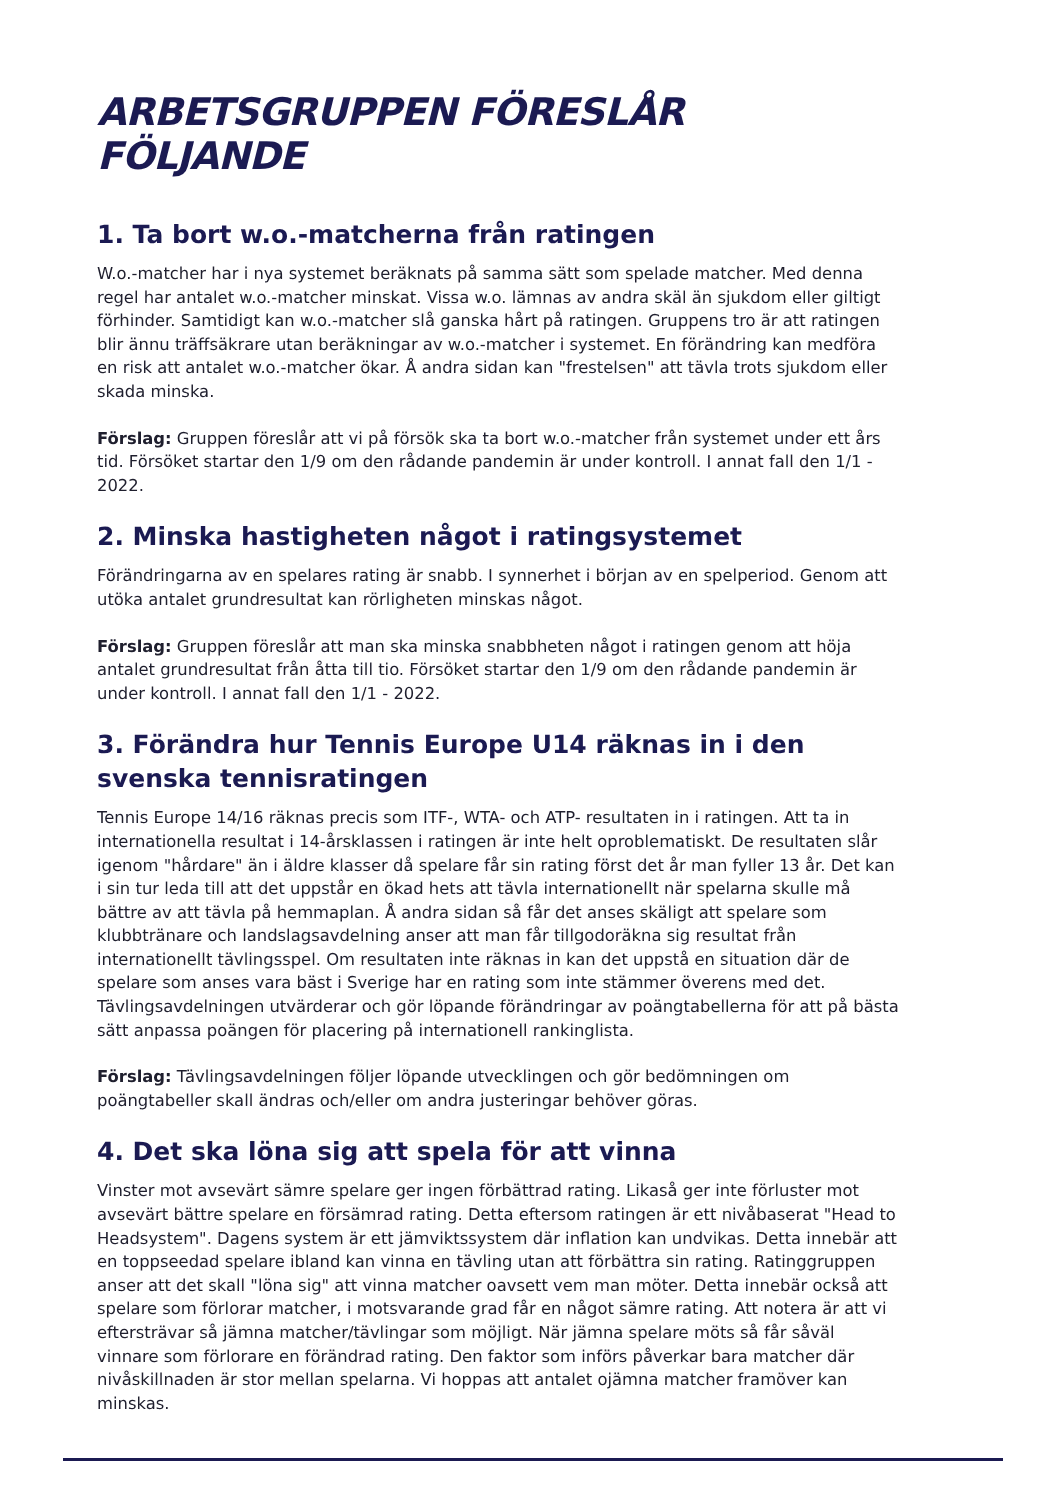ARBETSGRUPPEN FÖRESLÅR FÖLJANDE
1. Ta bort w.o.-matcherna från ratingen
W.o.-matcher har i nya systemet beräknats på samma sätt som spelade matcher. Med denna regel har antalet w.o.-matcher minskat. Vissa w.o. lämnas av andra skäl än sjukdom eller giltigt förhinder. Samtidigt kan w.o.-matcher slå ganska hårt på ratingen. Gruppens tro är att ratingen blir ännu träffsäkrare utan beräkningar av w.o.-matcher i systemet. En förändring kan medföra en risk att antalet w.o.-matcher ökar. Å andra sidan kan "frestelsen" att tävla trots sjukdom eller skada minska.
Förslag: Gruppen föreslår att vi på försök ska ta bort w.o.-matcher från systemet under ett års tid. Försöket startar den 1/9 om den rådande pandemin är under kontroll. I annat fall den 1/1 - 2022.
2. Minska hastigheten något i ratingsystemet
Förändringarna av en spelares rating är snabb. I synnerhet i början av en spelperiod. Genom att utöka antalet grundresultat kan rörligheten minskas något.
Förslag: Gruppen föreslår att man ska minska snabbheten något i ratingen genom att höja antalet grundresultat från åtta till tio. Försöket startar den 1/9 om den rådande pandemin är under kontroll. I annat fall den 1/1 - 2022.
3. Förändra hur Tennis Europe U14 räknas in i den svenska tennisratingen
Tennis Europe 14/16 räknas precis som ITF-, WTA- och ATP- resultaten in i ratingen. Att ta in internationella resultat i 14-årsklassen i ratingen är inte helt oproblematiskt. De resultaten slår igenom "hårdare" än i äldre klasser då spelare får sin rating först det år man fyller 13 år. Det kan i sin tur leda till att det uppstår en ökad hets att tävla internationellt när spelarna skulle må bättre av att tävla på hemmaplan. Å andra sidan så får det anses skäligt att spelare som klubbtränare och landslagsavdelning anser att man får tillgodoräkna sig resultat från internationellt tävlingsspel. Om resultaten inte räknas in kan det uppstå en situation där de spelare som anses vara bäst i Sverige har en rating som inte stämmer överens med det. Tävlingsavdelningen utvärderar och gör löpande förändringar av poängtabellerna för att på bästa sätt anpassa poängen för placering på internationell rankinglista.
Förslag: Tävlingsavdelningen följer löpande utvecklingen och gör bedömningen om poängtabeller skall ändras och/eller om andra justeringar behöver göras.
4. Det ska löna sig att spela för att vinna
Vinster mot avsevärt sämre spelare ger ingen förbättrad rating. Likaså ger inte förluster mot avsevärt bättre spelare en försämrad rating. Detta eftersom ratingen är ett nivåbaserat "Head to Headsystem". Dagens system är ett jämviktssystem där inflation kan undvikas. Detta innebär att en toppseedad spelare ibland kan vinna en tävling utan att förbättra sin rating. Ratinggruppen anser att det skall "löna sig" att vinna matcher oavsett vem man möter. Detta innebär också att spelare som förlorar matcher, i motsvarande grad får en något sämre rating. Att notera är att vi eftersträvar så jämna matcher/tävlingar som möjligt. När jämna spelare möts så får såväl vinnare som förlorare en förändrad rating. Den faktor som införs påverkar bara matcher där nivåskillnaden är stor mellan spelarna. Vi hoppas att antalet ojämna matcher framöver kan minskas.